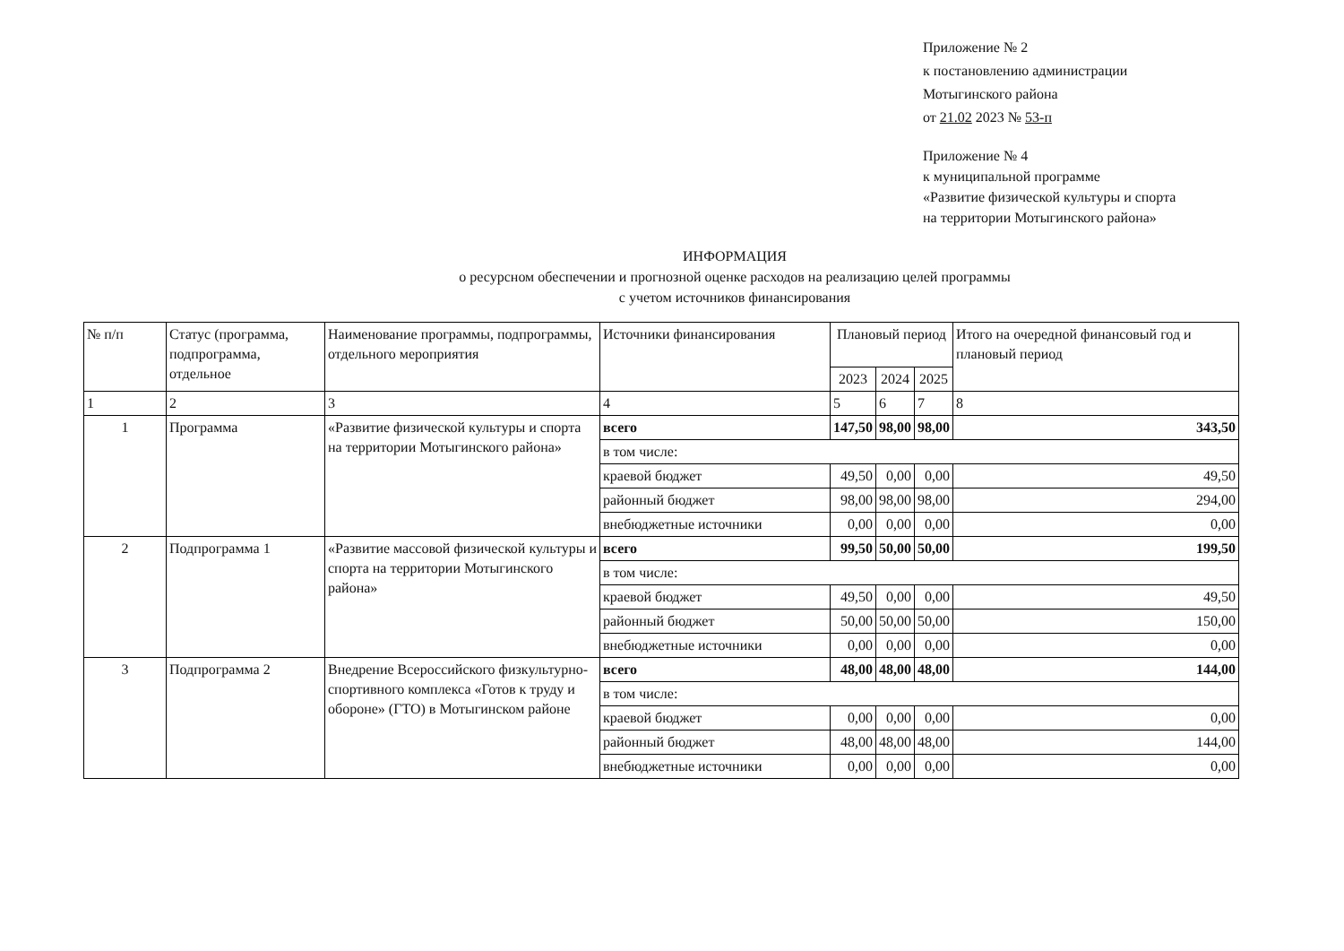Приложение № 2
к постановлению администрации
Мотыгинского района
от 21.02 2023 № 53-п
Приложение № 4
к муниципальной программе
«Развитие физической культуры и спорта
на территории Мотыгинского района»
ИНФОРМАЦИЯ
о ресурсном обеспечении и прогнозной оценке расходов на реализацию целей программы
с учетом источников финансирования
| № п/п | Статус (программа, подпрограмма, отдельное | Наименование программы, подпрограммы, отдельного мероприятия | Источники финансирования | Плановый период | | | Итого на очередной финансовый год и плановый период |
| --- | --- | --- | --- | --- | --- | --- | --- |
| | | | | 2023 | 2024 | 2025 | |
| 1 | 2 | 3 | 4 | 5 | 6 | 7 | 8 |
| 1 | Программа | «Развитие физической культуры и спорта на территории Мотыгинского района» | всего | 147,50 | 98,00 | 98,00 | 343,50 |
| | | | в том числе: | | | | |
| | | | краевой бюджет | 49,50 | 0,00 | 0,00 | 49,50 |
| | | | районный бюджет | 98,00 | 98,00 | 98,00 | 294,00 |
| | | | внебюджетные источники | 0,00 | 0,00 | 0,00 | 0,00 |
| 2 | Подпрограмма 1 | «Развитие массовой физической культуры и спорта на территории Мотыгинского района» | всего | 99,50 | 50,00 | 50,00 | 199,50 |
| | | | в том числе: | | | | |
| | | | краевой бюджет | 49,50 | 0,00 | 0,00 | 49,50 |
| | | | районный бюджет | 50,00 | 50,00 | 50,00 | 150,00 |
| | | | внебюджетные источники | 0,00 | 0,00 | 0,00 | 0,00 |
| 3 | Подпрограмма 2 | Внедрение Всероссийского физкультурно-спортивного комплекса «Готов к труду и обороне» (ГТО) в Мотыгинском районе | всего | 48,00 | 48,00 | 48,00 | 144,00 |
| | | | в том числе: | | | | |
| | | | краевой бюджет | 0,00 | 0,00 | 0,00 | 0,00 |
| | | | районный бюджет | 48,00 | 48,00 | 48,00 | 144,00 |
| | | | внебюджетные источники | 0,00 | 0,00 | 0,00 | 0,00 |